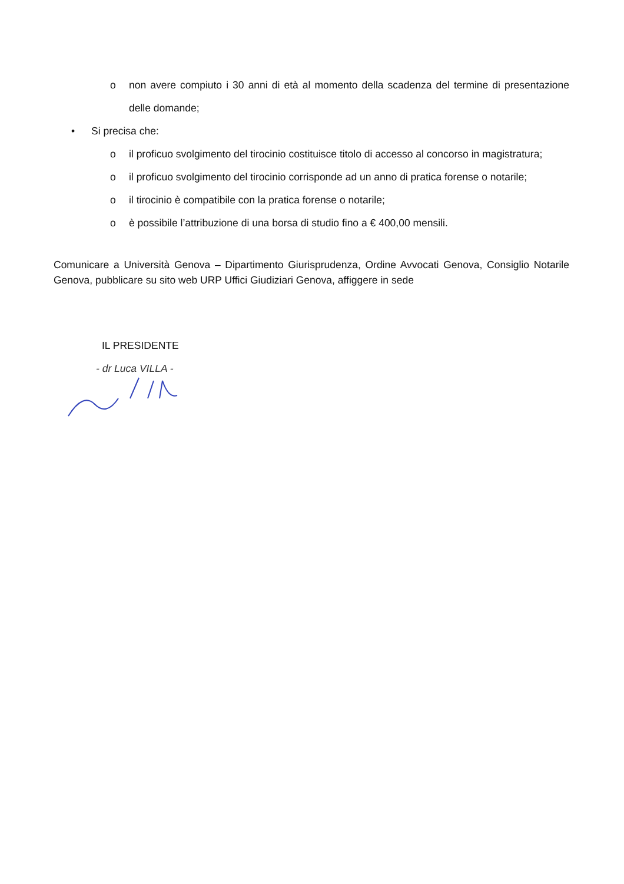o non avere compiuto i 30 anni di età al momento della scadenza del termine di presentazione delle domande;
• Si precisa che:
o il proficuo svolgimento del tirocinio costituisce titolo di accesso al concorso in magistratura;
o il proficuo svolgimento del tirocinio corrisponde ad un anno di pratica forense o notarile;
o il tirocinio è compatibile con la pratica forense o notarile;
o è possibile l’attribuzione di una borsa di studio fino a € 400,00 mensili.
Comunicare a Università Genova – Dipartimento Giurisprudenza, Ordine Avvocati Genova, Consiglio Notarile Genova, pubblicare su sito web URP Uffici Giudiziari Genova, affiggere in sede
IL PRESIDENTE
- dr Luca VILLA -